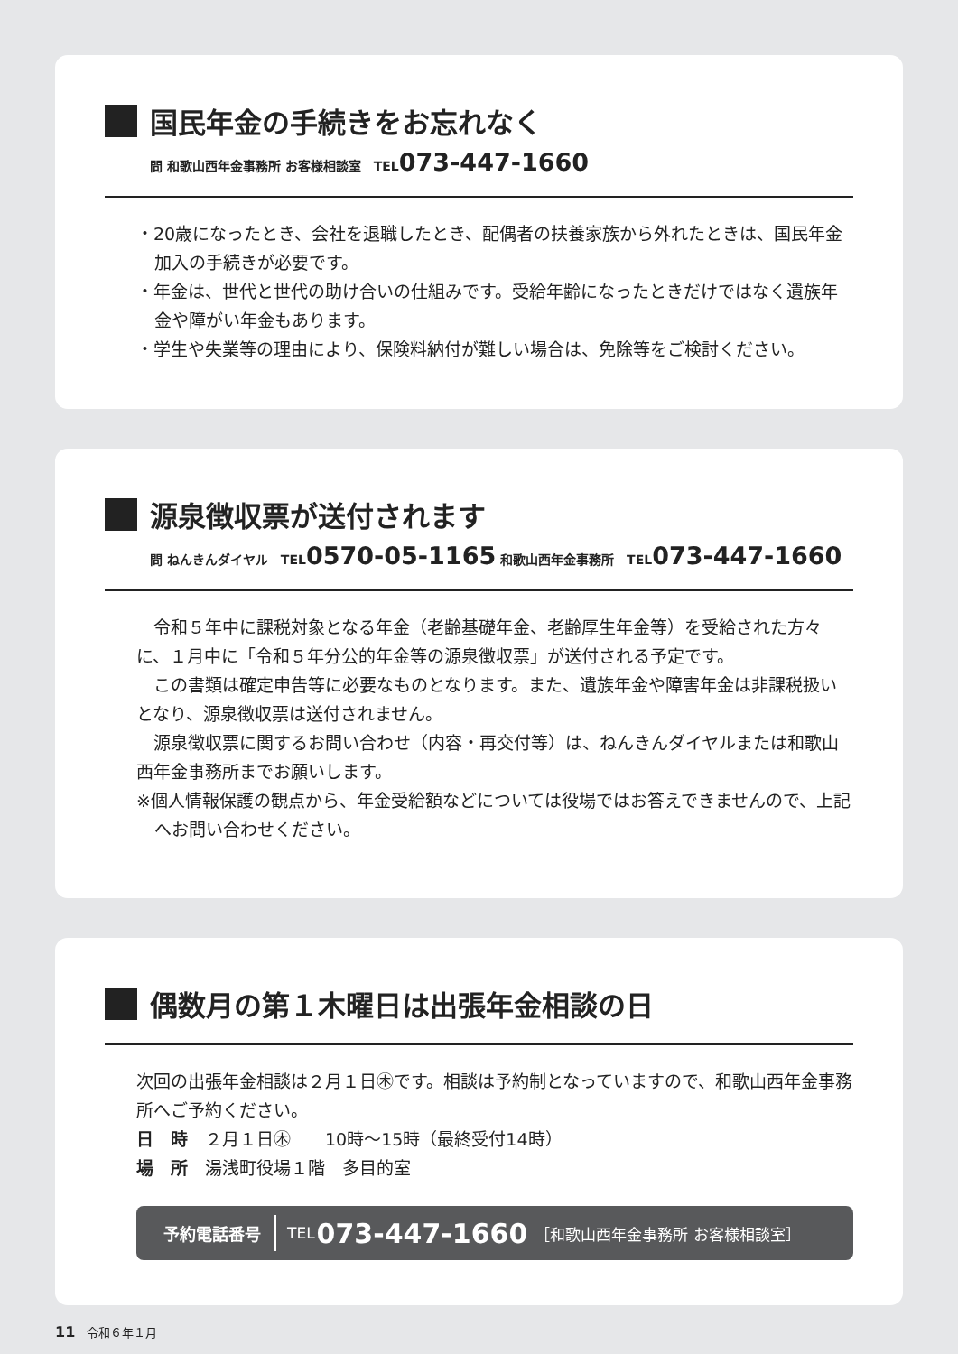国民年金の手続きをお忘れなく
問 和歌山西年金事務所 お客様相談室　TEL073-447-1660
・20歳になったとき、会社を退職したとき、配偶者の扶養家族から外れたときは、国民年金加入の手続きが必要です。
・年金は、世代と世代の助け合いの仕組みです。受給年齢になったときだけではなく遺族年金や障がい年金もあります。
・学生や失業等の理由により、保険料納付が難しい場合は、免除等をご検討ください。
源泉徴収票が送付されます
問 ねんきんダイヤル　TEL0570-05-1165 和歌山西年金事務所　TEL073-447-1660
　令和５年中に課税対象となる年金（老齢基礎年金、老齢厚生年金等）を受給された方々に、１月中に「令和５年分公的年金等の源泉徴収票」が送付される予定です。
　この書類は確定申告等に必要なものとなります。また、遺族年金や障害年金は非課税扱いとなり、源泉徴収票は送付されません。
　源泉徴収票に関するお問い合わせ（内容・再交付等）は、ねんきんダイヤルまたは和歌山西年金事務所までお願いします。
※個人情報保護の観点から、年金受給額などについては役場ではお答えできませんので、上記へお問い合わせください。
偶数月の第１木曜日は出張年金相談の日
次回の出張年金相談は２月１日㊍です。相談は予約制となっていますので、和歌山西年金事務所へご予約ください。
日　時　２月１日㊍　　10時～15時（最終受付14時）
場　所　湯浅町役場１階　多目的室
予約電話番号 TEL 073-447-1660 ［和歌山西年金事務所 お客様相談室］
11　令和６年１月